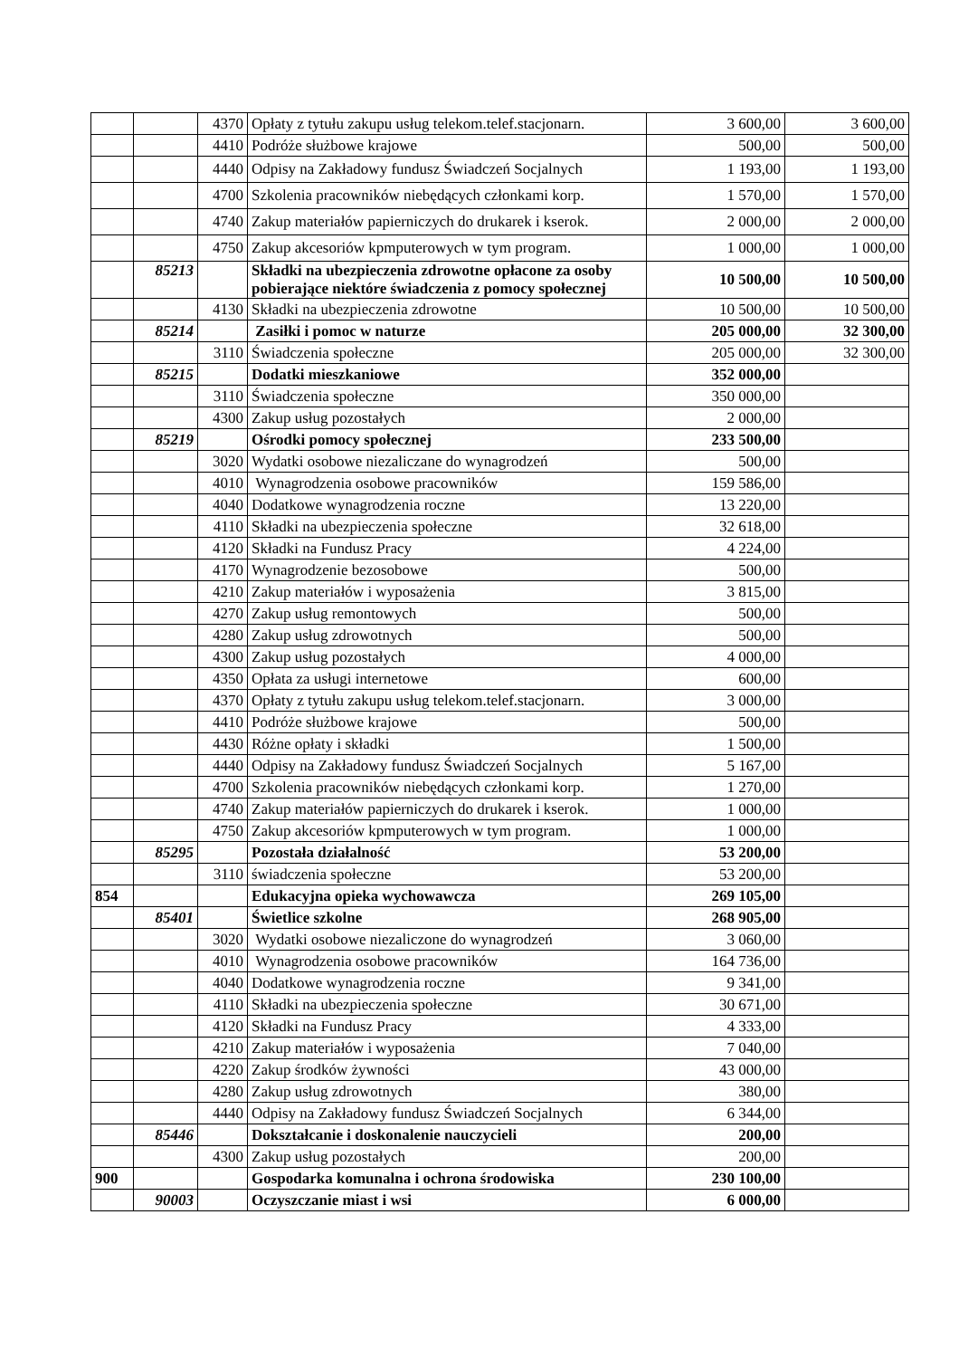| | | 4370 | Opłaty z tytułu zakupu usług telekom.telef.stacjonarn. | 3 600,00 | 3 600,00 |
| | | 4410 | Podróże służbowe krajowe | 500,00 | 500,00 |
| | | 4440 | Odpisy na Zakładowy fundusz Świadczeń Socjalnych | 1 193,00 | 1 193,00 |
| | | 4700 | Szkolenia pracowników niebędących członkami korp. | 1 570,00 | 1 570,00 |
| | | 4740 | Zakup materiałów papierniczych do drukarek i kserok. | 2 000,00 | 2 000,00 |
| | | 4750 | Zakup akcesoriów kpmputerowych w tym program. | 1 000,00 | 1 000,00 |
| | 85213 | | Składki na ubezpieczenia zdrowotne opłacone za osoby pobierające niektóre świadczenia z pomocy społecznej | 10 500,00 | 10 500,00 |
| | | 4130 | Składki na ubezpieczenia zdrowotne | 10 500,00 | 10 500,00 |
| | 85214 | | Zasiłki i pomoc w naturze | 205 000,00 | 32 300,00 |
| | | 3110 | Świadczenia społeczne | 205 000,00 | 32 300,00 |
| | 85215 | | Dodatki mieszkaniowe | 352 000,00 | |
| | | 3110 | Świadczenia społeczne | 350 000,00 | |
| | | 4300 | Zakup usług pozostałych | 2 000,00 | |
| | 85219 | | Ośrodki pomocy społecznej | 233 500,00 | |
| | | 3020 | Wydatki osobowe niezaliczane do wynagrodzeń | 500,00 | |
| | | 4010 | Wynagrodzenia osobowe pracowników | 159 586,00 | |
| | | 4040 | Dodatkowe wynagrodzenia roczne | 13 220,00 | |
| | | 4110 | Składki na ubezpieczenia społeczne | 32 618,00 | |
| | | 4120 | Składki na Fundusz Pracy | 4 224,00 | |
| | | 4170 | Wynagrodzenie bezosobowe | 500,00 | |
| | | 4210 | Zakup materiałów i wyposażenia | 3 815,00 | |
| | | 4270 | Zakup usług remontowych | 500,00 | |
| | | 4280 | Zakup usług zdrowotnych | 500,00 | |
| | | 4300 | Zakup usług pozostałych | 4 000,00 | |
| | | 4350 | Opłata za usługi internetowe | 600,00 | |
| | | 4370 | Opłaty z tytułu zakupu usług telekom.telef.stacjonarn. | 3 000,00 | |
| | | 4410 | Podróże służbowe krajowe | 500,00 | |
| | | 4430 | Różne opłaty i składki | 1 500,00 | |
| | | 4440 | Odpisy na Zakładowy fundusz Świadczeń Socjalnych | 5 167,00 | |
| | | 4700 | Szkolenia pracowników niebędących członkami korp. | 1 270,00 | |
| | | 4740 | Zakup materiałów papierniczych do drukarek i kserok. | 1 000,00 | |
| | | 4750 | Zakup akcesoriów kpmputerowych w tym program. | 1 000,00 | |
| | 85295 | | Pozostała działalność | 53 200,00 | |
| | | 3110 | świadczenia społeczne | 53 200,00 | |
| 854 | | | Edukacyjna opieka wychowawcza | 269 105,00 | |
| | 85401 | | Świetlice szkolne | 268 905,00 | |
| | | 3020 | Wydatki osobowe niezaliczone do wynagrodzeń | 3 060,00 | |
| | | 4010 | Wynagrodzenia osobowe pracowników | 164 736,00 | |
| | | 4040 | Dodatkowe wynagrodzenia roczne | 9 341,00 | |
| | | 4110 | Składki na ubezpieczenia społeczne | 30 671,00 | |
| | | 4120 | Składki na Fundusz Pracy | 4 333,00 | |
| | | 4210 | Zakup materiałów i wyposażenia | 7 040,00 | |
| | | 4220 | Zakup środków żywności | 43 000,00 | |
| | | 4280 | Zakup usług zdrowotnych | 380,00 | |
| | | 4440 | Odpisy na Zakładowy fundusz Świadczeń Socjalnych | 6 344,00 | |
| | 85446 | | Dokształcanie i doskonalenie nauczycieli | 200,00 | |
| | | 4300 | Zakup usług pozostałych | 200,00 | |
| 900 | | | Gospodarka komunalna i ochrona środowiska | 230 100,00 | |
| | 90003 | | Oczyszczanie miast i wsi | 6 000,00 | |